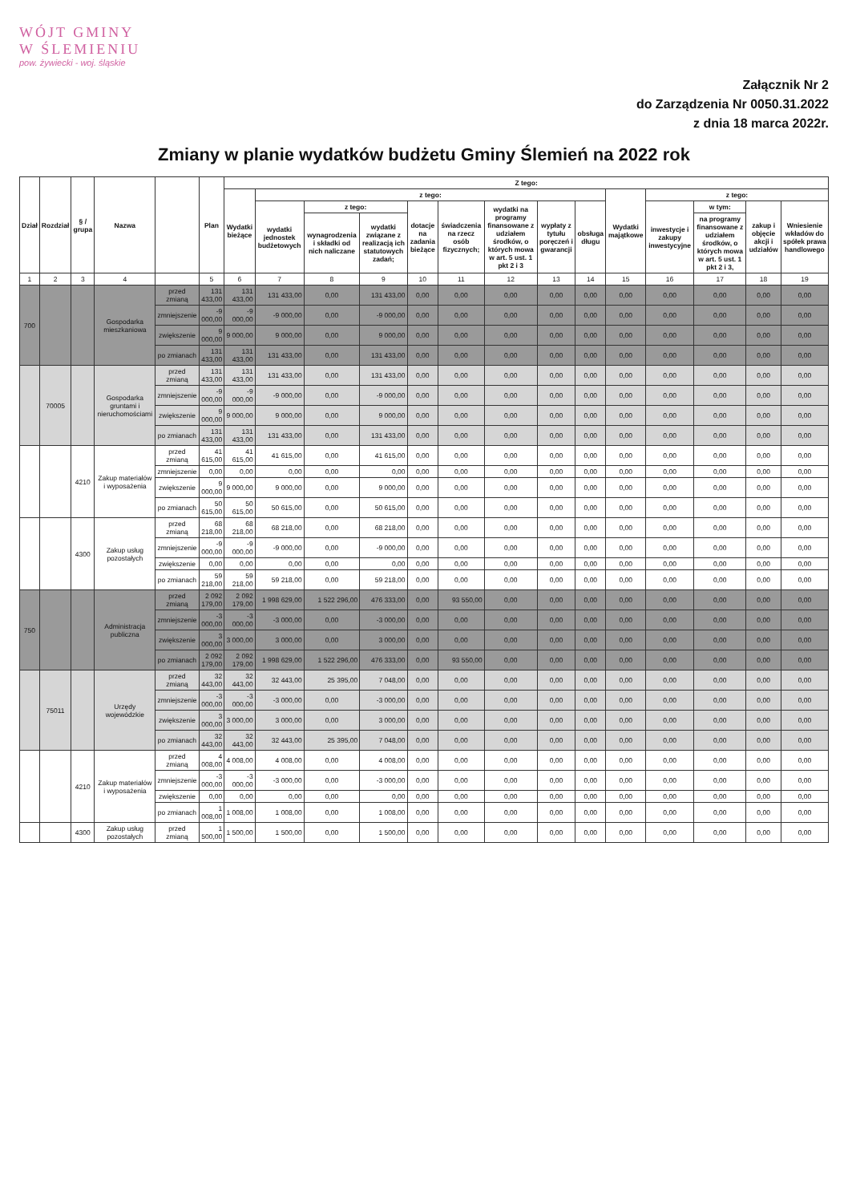WÓJT GMINY
W ŚLEMIENIU
pow. żywiecki - woj. śląskie
Załącznik Nr 2
do Zarządzenia Nr 0050.31.2022
z dnia 18 marca 2022r.
Zmiany w planie wydatków budżetu Gminy Ślemień na 2022 rok
| Dział | Rozdział | § / grupa | Nazwa | | Plan | Z tego: | | | | | | | | | | | | | |
| --- | --- | --- | --- | --- | --- | --- | --- | --- | --- | --- | --- | --- | --- | --- | --- | --- | --- | --- | --- |
| | | | | | | Wydatki bieżące | z tego: | | | | | | | | Wydatki majątkowe | z tego: | | | |
| | | | | | | | wydatki jednostek budżetowych | z tego: | | dotacje na zadania bieżące | świadczenia na rzecz osób fizycznych; | wydatki na programy finansowane z udziałem środków, o których mowa w art. 5 ust. 1 pkt 2 i 3 | wypłaty z tytułu poręczeń i gwarancji | obsługa długu | | inwestycje i zakupy inwestycyjne | w tym: | zakup i objęcie akcji i udziałów | Wniesienie wkładów do spółek prawa handlowego |
| | | | | | | | | wynagrodzenia i składki od nich naliczane | wydatki związane z realizacją ich statutowych zadań; | | | | | | | | na programy finansowane z udziałem środków, o których mowa w art. 5 ust. 1 pkt 2 i 3, | | |
| 1 | 2 | 3 | 4 | | 5 | 6 | 7 | 8 | 9 | 10 | 11 | 12 | 13 | 14 | 15 | 16 | 17 | 18 | 19 |
| 700 | | | Gospodarka mieszkaniowa | przed zmianą | 131 433,00 | 131 433,00 | 131 433,00 | 0,00 | 131 433,00 | 0,00 | 0,00 | 0,00 | 0,00 | 0,00 | 0,00 | 0,00 | 0,00 | 0,00 | 0,00 |
| | | | | zmniejszenie | -9 000,00 | -9 000,00 | -9 000,00 | 0,00 | -9 000,00 | 0,00 | 0,00 | 0,00 | 0,00 | 0,00 | 0,00 | 0,00 | 0,00 | 0,00 | 0,00 |
| | | | | zwiększenie | 9 000,00 | 9 000,00 | 9 000,00 | 0,00 | 9 000,00 | 0,00 | 0,00 | 0,00 | 0,00 | 0,00 | 0,00 | 0,00 | 0,00 | 0,00 | 0,00 |
| | | | | po zmianach | 131 433,00 | 131 433,00 | 131 433,00 | 0,00 | 131 433,00 | 0,00 | 0,00 | 0,00 | 0,00 | 0,00 | 0,00 | 0,00 | 0,00 | 0,00 | 0,00 |
| | 70005 | | Gospodarka gruntami i nieruchomościami | przed zmianą | 131 433,00 | 131 433,00 | 131 433,00 | 0,00 | 131 433,00 | 0,00 | 0,00 | 0,00 | 0,00 | 0,00 | 0,00 | 0,00 | 0,00 | 0,00 | 0,00 |
| | | | | zmniejszenie | -9 000,00 | -9 000,00 | -9 000,00 | 0,00 | -9 000,00 | 0,00 | 0,00 | 0,00 | 0,00 | 0,00 | 0,00 | 0,00 | 0,00 | 0,00 | 0,00 |
| | | | | zwiększenie | 9 000,00 | 9 000,00 | 9 000,00 | 0,00 | 9 000,00 | 0,00 | 0,00 | 0,00 | 0,00 | 0,00 | 0,00 | 0,00 | 0,00 | 0,00 | 0,00 |
| | | | | po zmianach | 131 433,00 | 131 433,00 | 131 433,00 | 0,00 | 131 433,00 | 0,00 | 0,00 | 0,00 | 0,00 | 0,00 | 0,00 | 0,00 | 0,00 | 0,00 | 0,00 |
| | | 4210 | Zakup materiałów i wyposażenia | przed zmianą | 41 615,00 | 41 615,00 | 41 615,00 | 0,00 | 41 615,00 | 0,00 | 0,00 | 0,00 | 0,00 | 0,00 | 0,00 | 0,00 | 0,00 | 0,00 | 0,00 |
| | | | | zmniejszenie | 0,00 | 0,00 | 0,00 | 0,00 | 0,00 | 0,00 | 0,00 | 0,00 | 0,00 | 0,00 | 0,00 | 0,00 | 0,00 | 0,00 | 0,00 |
| | | | | zwiększenie | 9 000,00 | 9 000,00 | 9 000,00 | 0,00 | 9 000,00 | 0,00 | 0,00 | 0,00 | 0,00 | 0,00 | 0,00 | 0,00 | 0,00 | 0,00 | 0,00 |
| | | | | po zmianach | 50 615,00 | 50 615,00 | 50 615,00 | 0,00 | 50 615,00 | 0,00 | 0,00 | 0,00 | 0,00 | 0,00 | 0,00 | 0,00 | 0,00 | 0,00 | 0,00 |
| | | 4300 | Zakup usług pozostałych | przed zmianą | 68 218,00 | 68 218,00 | 68 218,00 | 0,00 | 68 218,00 | 0,00 | 0,00 | 0,00 | 0,00 | 0,00 | 0,00 | 0,00 | 0,00 | 0,00 | 0,00 |
| | | | | zmniejszenie | -9 000,00 | -9 000,00 | -9 000,00 | 0,00 | -9 000,00 | 0,00 | 0,00 | 0,00 | 0,00 | 0,00 | 0,00 | 0,00 | 0,00 | 0,00 | 0,00 |
| | | | | zwiększenie | 0,00 | 0,00 | 0,00 | 0,00 | 0,00 | 0,00 | 0,00 | 0,00 | 0,00 | 0,00 | 0,00 | 0,00 | 0,00 | 0,00 | 0,00 |
| | | | | po zmianach | 59 218,00 | 59 218,00 | 59 218,00 | 0,00 | 59 218,00 | 0,00 | 0,00 | 0,00 | 0,00 | 0,00 | 0,00 | 0,00 | 0,00 | 0,00 | 0,00 |
| 750 | | | Administracja publiczna | przed zmianą | 2 092 179,00 | 2 092 179,00 | 1 998 629,00 | 1 522 296,00 | 476 333,00 | 0,00 | 93 550,00 | 0,00 | 0,00 | 0,00 | 0,00 | 0,00 | 0,00 | 0,00 | 0,00 |
| | | | | zmniejszenie | -3 000,00 | -3 000,00 | -3 000,00 | 0,00 | -3 000,00 | 0,00 | 0,00 | 0,00 | 0,00 | 0,00 | 0,00 | 0,00 | 0,00 | 0,00 | 0,00 |
| | | | | zwiększenie | 3 000,00 | 3 000,00 | 3 000,00 | 0,00 | 3 000,00 | 0,00 | 0,00 | 0,00 | 0,00 | 0,00 | 0,00 | 0,00 | 0,00 | 0,00 | 0,00 |
| | | | | po zmianach | 2 092 179,00 | 2 092 179,00 | 1 998 629,00 | 1 522 296,00 | 476 333,00 | 0,00 | 93 550,00 | 0,00 | 0,00 | 0,00 | 0,00 | 0,00 | 0,00 | 0,00 | 0,00 |
| | 75011 | | Urzędy wojewódzkie | przed zmianą | 32 443,00 | 32 443,00 | 32 443,00 | 25 395,00 | 7 048,00 | 0,00 | 0,00 | 0,00 | 0,00 | 0,00 | 0,00 | 0,00 | 0,00 | 0,00 | 0,00 |
| | | | | zmniejszenie | -3 000,00 | -3 000,00 | -3 000,00 | 0,00 | -3 000,00 | 0,00 | 0,00 | 0,00 | 0,00 | 0,00 | 0,00 | 0,00 | 0,00 | 0,00 | 0,00 |
| | | | | zwiększenie | 3 000,00 | 3 000,00 | 3 000,00 | 0,00 | 3 000,00 | 0,00 | 0,00 | 0,00 | 0,00 | 0,00 | 0,00 | 0,00 | 0,00 | 0,00 | 0,00 |
| | | | | po zmianach | 32 443,00 | 32 443,00 | 32 443,00 | 25 395,00 | 7 048,00 | 0,00 | 0,00 | 0,00 | 0,00 | 0,00 | 0,00 | 0,00 | 0,00 | 0,00 | 0,00 |
| | | 4210 | Zakup materiałów i wyposażenia | przed zmianą | 4 008,00 | 4 008,00 | 4 008,00 | 0,00 | 4 008,00 | 0,00 | 0,00 | 0,00 | 0,00 | 0,00 | 0,00 | 0,00 | 0,00 | 0,00 | 0,00 |
| | | | | zmniejszenie | -3 000,00 | -3 000,00 | -3 000,00 | 0,00 | -3 000,00 | 0,00 | 0,00 | 0,00 | 0,00 | 0,00 | 0,00 | 0,00 | 0,00 | 0,00 | 0,00 |
| | | | | zwiększenie | 0,00 | 0,00 | 0,00 | 0,00 | 0,00 | 0,00 | 0,00 | 0,00 | 0,00 | 0,00 | 0,00 | 0,00 | 0,00 | 0,00 | 0,00 |
| | | | | po zmianach | 1 008,00 | 1 008,00 | 1 008,00 | 0,00 | 1 008,00 | 0,00 | 0,00 | 0,00 | 0,00 | 0,00 | 0,00 | 0,00 | 0,00 | 0,00 | 0,00 |
| | | 4300 | Zakup usług pozostałych | przed zmianą | 1 500,00 | 1 500,00 | 1 500,00 | 0,00 | 1 500,00 | 0,00 | 0,00 | 0,00 | 0,00 | 0,00 | 0,00 | 0,00 | 0,00 | 0,00 | 0,00 |